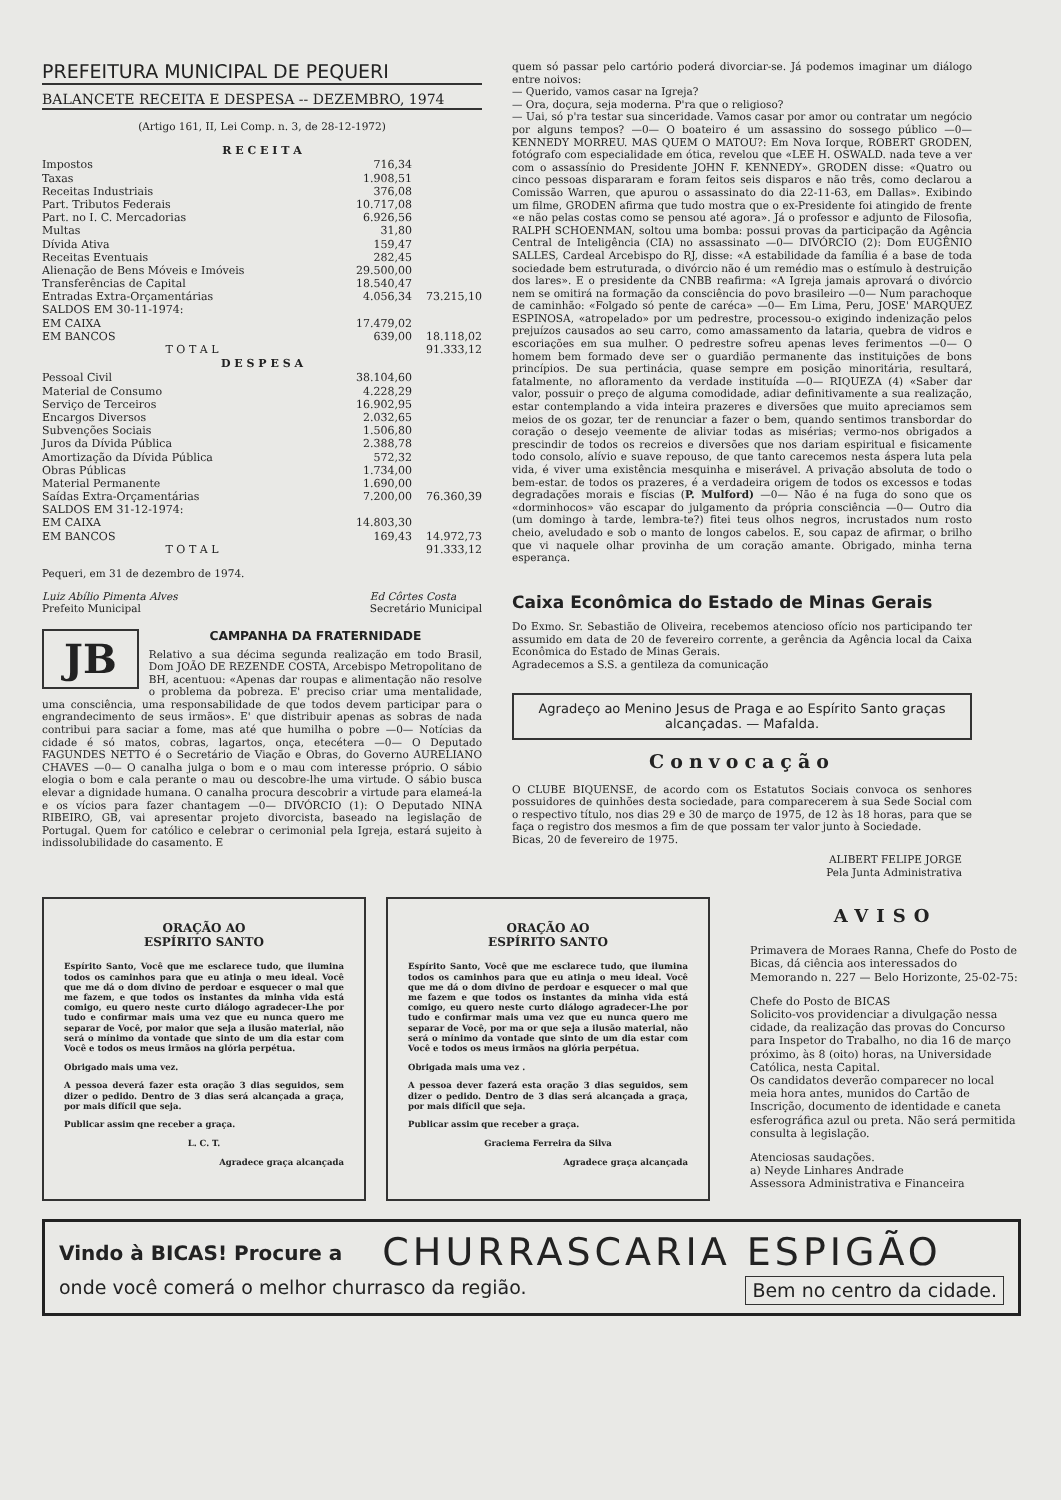PREFEITURA MUNICIPAL DE PEQUERI
BALANCETE RECEITA E DESPESA -- DEZEMBRO, 1974
(Artigo 161, II, Lei Comp. n. 3, de 28-12-1972)
| R E C E I T A | | |
| --- | --- | --- |
| Impostos | 716,34 | |
| Taxas | 1.908,51 | |
| Receitas Industriais | 376,08 | |
| Part. Tributos Federais | 10.717,08 | |
| Part. no I. C. Mercadorias | 6.926,56 | |
| Multas | 31,80 | |
| Dívida Ativa | 159,47 | |
| Receitas Eventuais | 282,45 | |
| Alienação de Bens Móveis e Imóveis | 29.500,00 | |
| Transferências de Capital | 18.540,47 | |
| Entradas Extra-Orçamentárias | 4.056,34 | 73.215,10 |
| SALDOS EM 30-11-1974: | | |
| EM CAIXA | 17.479,02 | |
| EM BANCOS | 639,00 | 18.118,02 |
| T O T A L | | 91.333,12 |
| D E S P E S A | | |
| Pessoal Civil | 38.104,60 | |
| Material de Consumo | 4.228,29 | |
| Serviço de Terceiros | 16.902,95 | |
| Encargos Diversos | 2.032,65 | |
| Subvenções Sociais | 1.506,80 | |
| Juros da Dívida Pública | 2.388,78 | |
| Amortização da Dívida Pública | 572,32 | |
| Obras Públicas | 1.734,00 | |
| Material Permanente | 1.690,00 | |
| Saídas Extra-Orçamentárias | 7.200,00 | 76.360,39 |
| SALDOS EM 31-12-1974: | | |
| EM CAIXA | 14.803,30 | |
| EM BANCOS | 169,43 | 14.972,73 |
| T O T A L | | 91.333,12 |
Pequeri, em 31 de dezembro de 1974.
Luiz Abílio Pimenta Alves
Prefeito Municipal
Ed Côrtes Costa
Secretário Municipal
JB
CAMPANHA DA FRATERNIDADE
Relativo a sua décima segunda realização em todo Brasil, Dom JOÃO DE REZENDE COSTA, Arcebispo Metropolitano de BH, acentuou: «Apenas dar roupas e alimentação não resolve o problema da pobreza. E' preciso criar uma mentalidade, uma consciência, uma responsabilidade de que todos devem participar para o engrandecimento de seus irmãos». E' que distribuir apenas as sobras de nada contribui para saciar a fome, mas até que humilha o pobre —0— Notícias da cidade é só matos, cobras, lagartos, onça, etecétera —0— O Deputado FAGUNDES NETTO é o Secretário de Viação e Obras, do Governo AURELIANO CHAVES —0— O canalha julga o bom e o mau com interesse próprio. O sábio elogia o bom e cala perante o mau ou descobre-lhe uma virtude. O sábio busca elevar a dignidade humana. O canalha procura descobrir a virtude para elameá-la e os vícios para fazer chantagem —0— DIVÓRCIO (1): O Deputado NINA RIBEIRO, GB, vai apresentar projeto divorcista, baseado na legislação de Portugal. Quem for católico e celebrar o cerimonial pela Igreja, estará sujeito à indissolubilidade do casamento. E
quem só passar pelo cartório poderá divorciar-se. Já podemos imaginar um diálogo entre noivos:
— Querido, vamos casar na Igreja?
— Ora, doçura, seja moderna. P'ra que o religioso?
— Uai, só p'ra testar sua sinceridade. Vamos casar por amor ou contratar um negócio por alguns tempos? —0— O boateiro é um assassino do sossego público —0— KENNEDY MORREU. MAS QUEM O MATOU?: Em Nova Iorque, ROBERT GRODEN, fotógrafo com especialidade em ótica, revelou que «LEE H. OSWALD. nada teve a ver com o assassínio do Presidente JOHN F. KENNEDY». GRODEN disse: «Quatro ou cinco pessoas dispararam e foram feitos seis disparos e não três, como declarou a Comissão Warren, que apurou o assassinato do dia 22-11-63, em Dallas». Exibindo um filme, GRODEN afirma que tudo mostra que o ex-Presidente foi atingido de frente «e não pelas costas como se pensou até agora». Já o professor e adjunto de Filosofia, RALPH SCHOENMAN, soltou uma bomba: possui provas da participação da Agência Central de Inteligência (CIA) no assassinato —0— DIVÓRCIO (2): Dom EUGÊNIO SALLES, Cardeal Arcebispo do RJ, disse: «A estabilidade da família é a base de toda sociedade bem estruturada, o divórcio não é um remédio mas o estímulo à destruição dos lares». E o presidente da CNBB reafirma: «A Igreja jamais aprovará o divórcio nem se omitirá na formação da consciência do povo brasileiro —0— Num parachoque de caminhão: «Folgado só pente de caréca» —0— Em Lima, Peru, JOSE' MARQUEZ ESPINOSA, «atropelado» por um pedrestre, processou-o exigindo indenização pelos prejuízos causados ao seu carro, como amassamento da lataria, quebra de vidros e escoriações em sua mulher. O pedrestre sofreu apenas leves ferimentos —0— O homem bem formado deve ser o guardião permanente das instituições de bons princípios. De sua pertinácia, quase sempre em posição minoritária, resultará, fatalmente, no afloramento da verdade instituída —0— RIQUEZA (4) «Saber dar valor, possuir o preço de alguma comodidade, adiar definitivamente a sua realização, estar contemplando a vida inteira prazeres e diversões que muito apreciamos sem meios de os gozar, ter de renunciar a fazer o bem, quando sentimos transbordar do coração o desejo veemente de aliviar todas as misérias; vermo-nos obrigados a prescindir de todos os recreios e diversões que nos dariam espiritual e fisicamente todo consolo, alívio e suave repouso, de que tanto carecemos nesta áspera luta pela vida, é viver uma existência mesquinha e miserável. A privação absoluta de todo o bem-estar. de todos os prazeres, é a verdadeira origem de todos os excessos e todas degradações morais e físcias (P. Mulford) —0— Não é na fuga do sono que os «dorminhocos» vão escapar do julgamento da própria consciência —0— Outro dia (um domingo à tarde, lembra-te?) fitei teus olhos negros, incrustados num rosto cheio, aveludado e sob o manto de longos cabelos. E, sou capaz de afirmar, o brilho que vi naquele olhar provinha de um coração amante. Obrigado, minha terna esperança.
Caixa Econômica do Estado de Minas Gerais
Do Exmo. Sr. Sebastião de Oliveira, recebemos atencioso ofício nos participando ter assumido em data de 20 de fevereiro corrente, a gerência da Agência local da Caixa Econômica do Estado de Minas Gerais.
Agradecemos a S.S. a gentileza da comunicação
Agradeço ao Menino Jesus de Praga e ao Espírito Santo graças alcançadas. — Mafalda.
Convocação
O CLUBE BIQUENSE, de acordo com os Estatutos Sociais convoca os senhores possuidores de quinhões desta sociedade, para comparecerem à sua Sede Social com o respectivo título, nos dias 29 e 30 de março de 1975, de 12 às 18 horas, para que se faça o registro dos mesmos a fim de que possam ter valor junto à Sociedade.
Bicas, 20 de fevereiro de 1975.
ALIBERT FELIPE JORGE
Pela Junta Administrativa
ORAÇÃO AO
ESPÍRITO SANTO
Espírito Santo, Você que me esclarece tudo, que ilumina todos os caminhos para que eu atinja o meu ideal. Você que me dá o dom divino de perdoar e esquecer o mal que me fazem, e que todos os instantes da minha vida está comigo, eu quero neste curto diálogo agradecer-Lhe por tudo e confirmar mais uma vez que eu nunca quero me separar de Você, por maior que seja a ilusão material, não será o mínimo da vontade que sinto de um dia estar com Você e todos os meus irmãos na glória perpétua.
Obrigado mais uma vez.
A pessoa deverá fazer esta oração 3 dias seguidos, sem dizer o pedido. Dentro de 3 dias será alcançada a graça, por mais difícil que seja.
Publicar assim qne receber a graça.
L. C. T.
Agradece graça alcançada
ORAÇÃO AO
ESPÍRITO SANTO
Espírito Santo, Você que me esclarece tudo, que ilumina todos os caminhos para que eu atinja o meu ideal. Você que me dá o dom divino de perdoar e esquecer o mal que me fazem e que todos os instantes da minha vida está comigo, eu quero neste curto diálogo agradecer-Lhe por tudo e confirmar mais uma vez que eu nunca quero me separar de Você, por ma or que seja a ilusão material, não será o mínimo da vontade que sinto de um dia estar com Você e todos os meus irmãos na glória perpétua.
Obrigada mais uma vez .
A pessoa dever fazerá esta oração 3 dias seguidos, sem dizer o pedido. Dentro de 3 dias será alcançada a graça, por mais difícil que seja.
Publicar assim que receber a graça.
Graciema Ferreira da Silva
Agradece graça alcançada
AVISO
Primavera de Moraes Ranna, Chefe do Posto de Bicas, dá ciência aos interessados do Memorando n. 227 — Belo Horizonte, 25-02-75:
Chefe do Posto de BICAS
Solicito-vos providenciar a divulgação nessa cidade, da realização das provas do Concurso para Inspetor do Trabalho, no dia 16 de março próximo, às 8 (oito) horas, na Universidade Católica, nesta Capital.
Os candidatos deverão comparecer no local meia hora antes, munidos do Cartão de Inscrição, documento de identidade e caneta esferográfica azul ou preta. Não será permitida consulta à legislação.
Atenciosas saudações.
a) Neyde Linhares Andrade
Assessora Administrativa e Financeira
Vindo à BICAS! Procure a CHURRASCARIA ESPIGÃO
onde você comerá o melhor churrasco da região. Bem no centro da cidade.